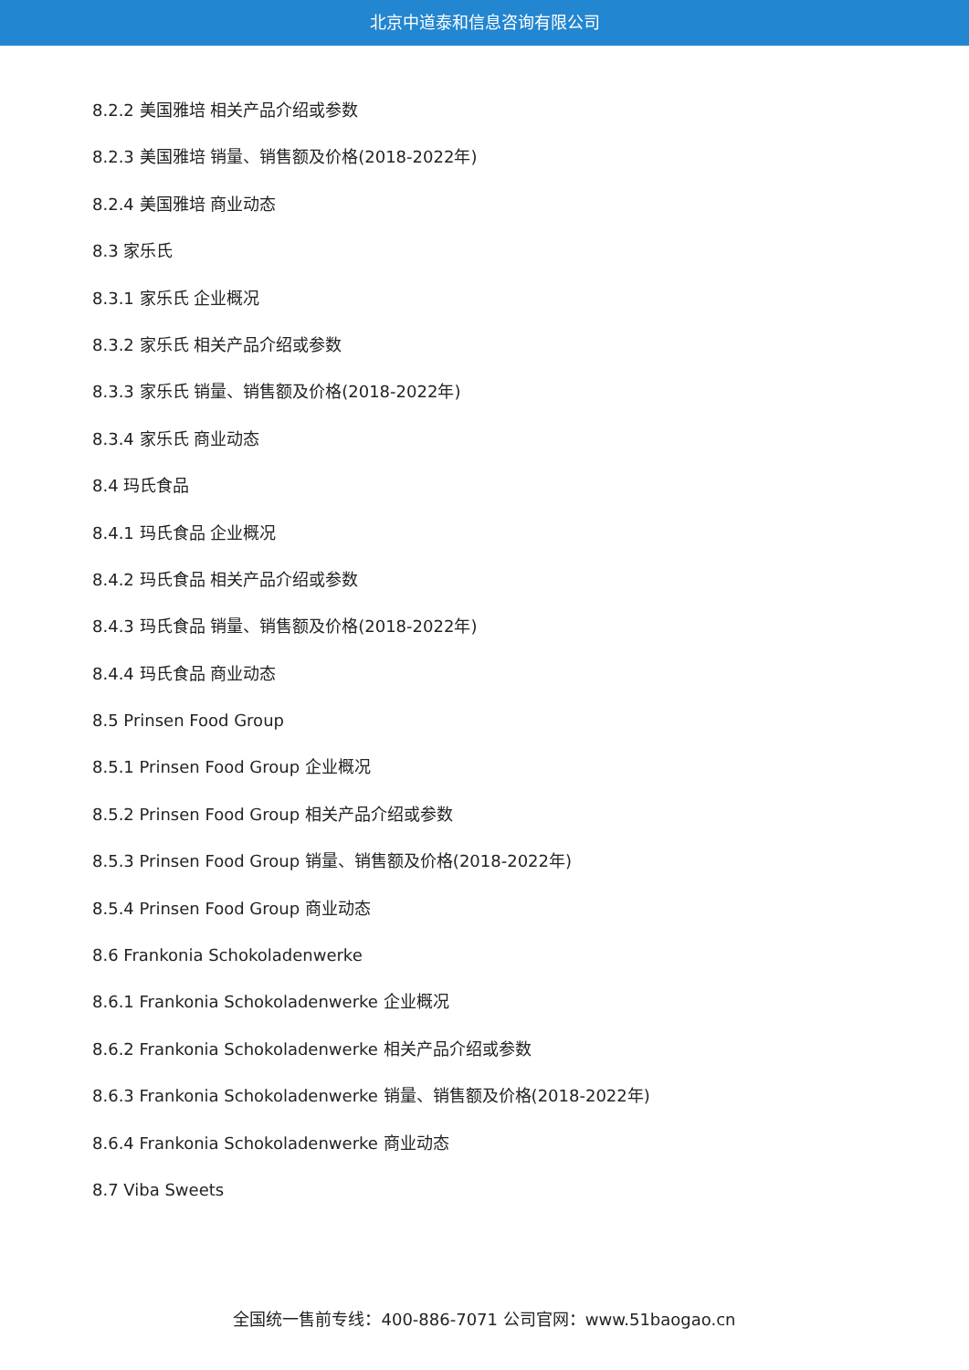北京中道泰和信息咨询有限公司
8.2.2 美国雅培 相关产品介绍或参数
8.2.3 美国雅培 销量、销售额及价格(2018-2022年)
8.2.4 美国雅培 商业动态
8.3 家乐氏
8.3.1 家乐氏 企业概况
8.3.2 家乐氏 相关产品介绍或参数
8.3.3 家乐氏 销量、销售额及价格(2018-2022年)
8.3.4 家乐氏 商业动态
8.4 玛氏食品
8.4.1 玛氏食品 企业概况
8.4.2 玛氏食品 相关产品介绍或参数
8.4.3 玛氏食品 销量、销售额及价格(2018-2022年)
8.4.4 玛氏食品 商业动态
8.5 Prinsen Food Group
8.5.1 Prinsen Food Group 企业概况
8.5.2 Prinsen Food Group 相关产品介绍或参数
8.5.3 Prinsen Food Group 销量、销售额及价格(2018-2022年)
8.5.4 Prinsen Food Group 商业动态
8.6 Frankonia Schokoladenwerke
8.6.1 Frankonia Schokoladenwerke 企业概况
8.6.2 Frankonia Schokoladenwerke 相关产品介绍或参数
8.6.3 Frankonia Schokoladenwerke 销量、销售额及价格(2018-2022年)
8.6.4 Frankonia Schokoladenwerke 商业动态
8.7 Viba Sweets
全国统一售前专线：400-886-7071 公司官网：www.51baogao.cn